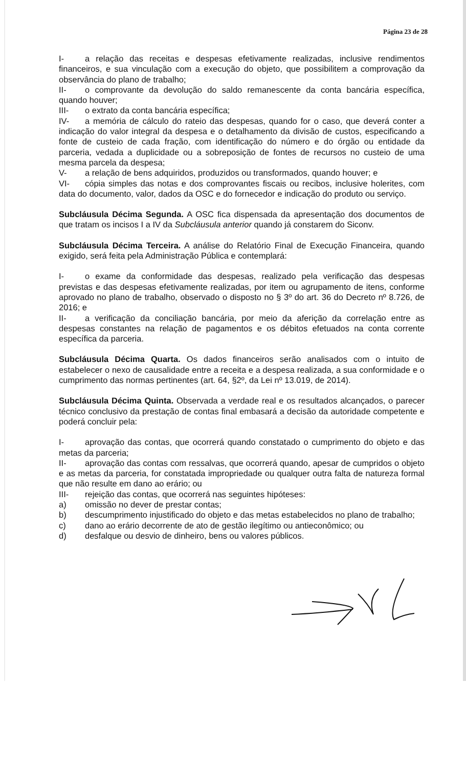Página 23 de 28
I- a relação das receitas e despesas efetivamente realizadas, inclusive rendimentos financeiros, e sua vinculação com a execução do objeto, que possibilitem a comprovação da observância do plano de trabalho;
II- o comprovante da devolução do saldo remanescente da conta bancária específica, quando houver;
III- o extrato da conta bancária específica;
IV- a memória de cálculo do rateio das despesas, quando for o caso, que deverá conter a indicação do valor integral da despesa e o detalhamento da divisão de custos, especificando a fonte de custeio de cada fração, com identificação do número e do órgão ou entidade da parceria, vedada a duplicidade ou a sobreposição de fontes de recursos no custeio de uma mesma parcela da despesa;
V- a relação de bens adquiridos, produzidos ou transformados, quando houver; e
VI- cópia simples das notas e dos comprovantes fiscais ou recibos, inclusive holerites, com data do documento, valor, dados da OSC e do fornecedor e indicação do produto ou serviço.
Subcláusula Décima Segunda. A OSC fica dispensada da apresentação dos documentos de que tratam os incisos I a IV da Subcláusula anterior quando já constarem do Siconv.
Subcláusula Décima Terceira. A análise do Relatório Final de Execução Financeira, quando exigido, será feita pela Administração Pública e contemplará:
I- o exame da conformidade das despesas, realizado pela verificação das despesas previstas e das despesas efetivamente realizadas, por item ou agrupamento de itens, conforme aprovado no plano de trabalho, observado o disposto no § 3º do art. 36 do Decreto nº 8.726, de 2016; e
II- a verificação da conciliação bancária, por meio da aferição da correlação entre as despesas constantes na relação de pagamentos e os débitos efetuados na conta corrente específica da parceria.
Subcláusula Décima Quarta. Os dados financeiros serão analisados com o intuito de estabelecer o nexo de causalidade entre a receita e a despesa realizada, a sua conformidade e o cumprimento das normas pertinentes (art. 64, §2º, da Lei nº 13.019, de 2014).
Subcláusula Décima Quinta. Observada a verdade real e os resultados alcançados, o parecer técnico conclusivo da prestação de contas final embasará a decisão da autoridade competente e poderá concluir pela:
I- aprovação das contas, que ocorrerá quando constatado o cumprimento do objeto e das metas da parceria;
II- aprovação das contas com ressalvas, que ocorrerá quando, apesar de cumpridos o objeto e as metas da parceria, for constatada impropriedade ou qualquer outra falta de natureza formal que não resulte em dano ao erário; ou
III- rejeição das contas, que ocorrerá nas seguintes hipóteses:
a) omissão no dever de prestar contas;
b) descumprimento injustificado do objeto e das metas estabelecidos no plano de trabalho;
c) dano ao erário decorrente de ato de gestão ilegítimo ou antieconômico; ou
d) desfalque ou desvio de dinheiro, bens ou valores públicos.